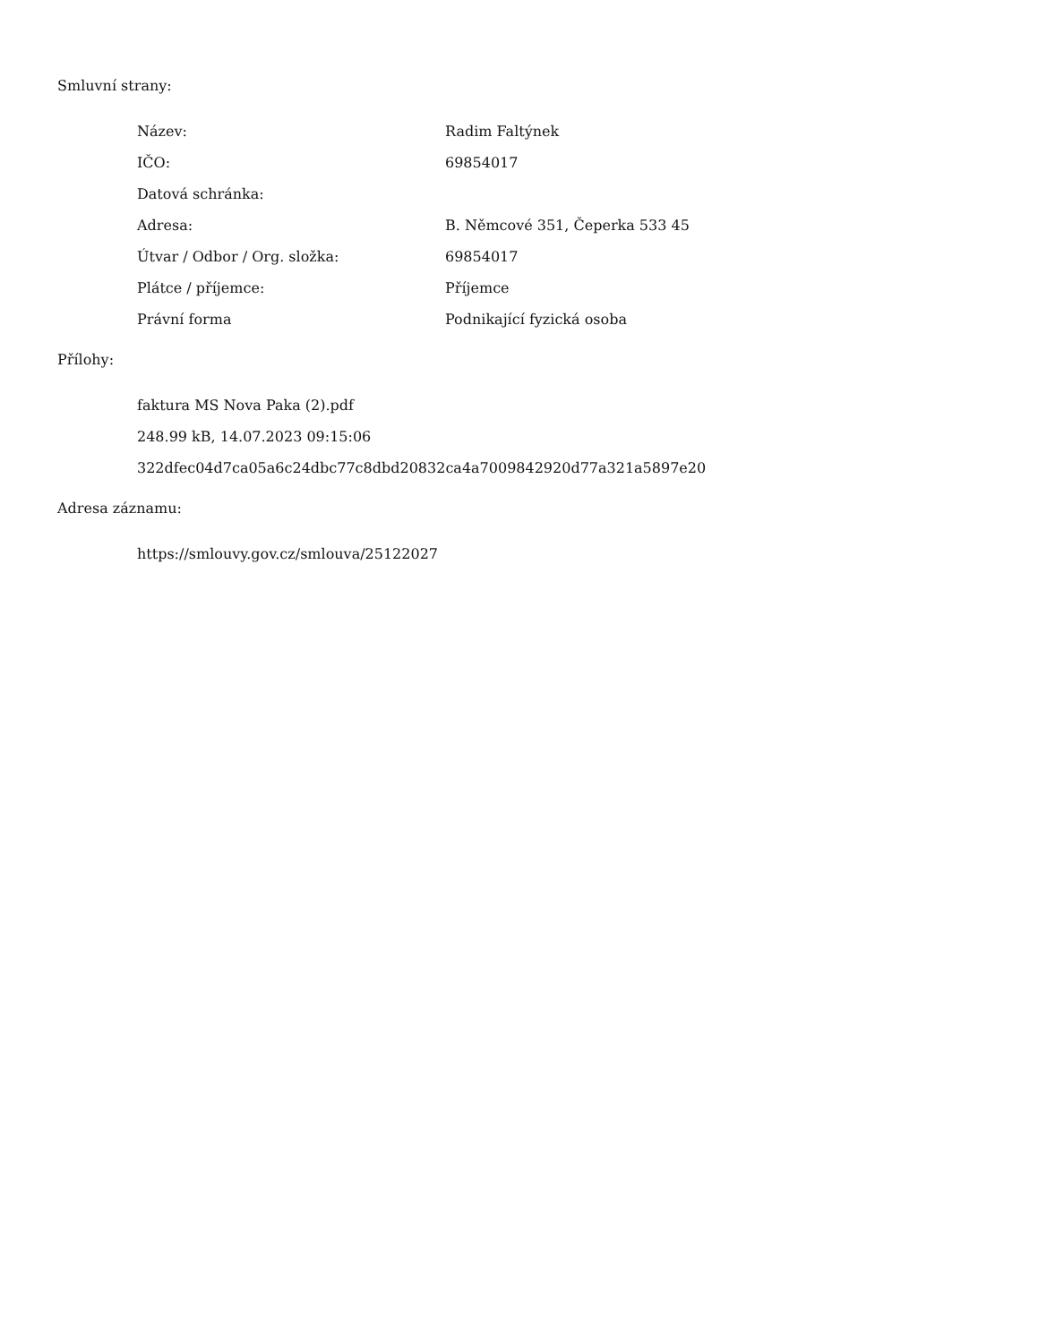Smluvní strany:
| Název: | Radim Faltýnek |
| IČO: | 69854017 |
| Datová schránka: | |
| Adresa: | B. Němcové 351, Čeperka 533 45 |
| Útvar / Odbor / Org. složka: | 69854017 |
| Plátce / příjemce: | Příjemce |
| Právní forma | Podnikající fyzická osoba |
Přílohy:
faktura MS Nova Paka (2).pdf
248.99 kB, 14.07.2023 09:15:06
322dfec04d7ca05a6c24dbc77c8dbd20832ca4a7009842920d77a321a5897e20
Adresa záznamu:
https://smlouvy.gov.cz/smlouva/25122027